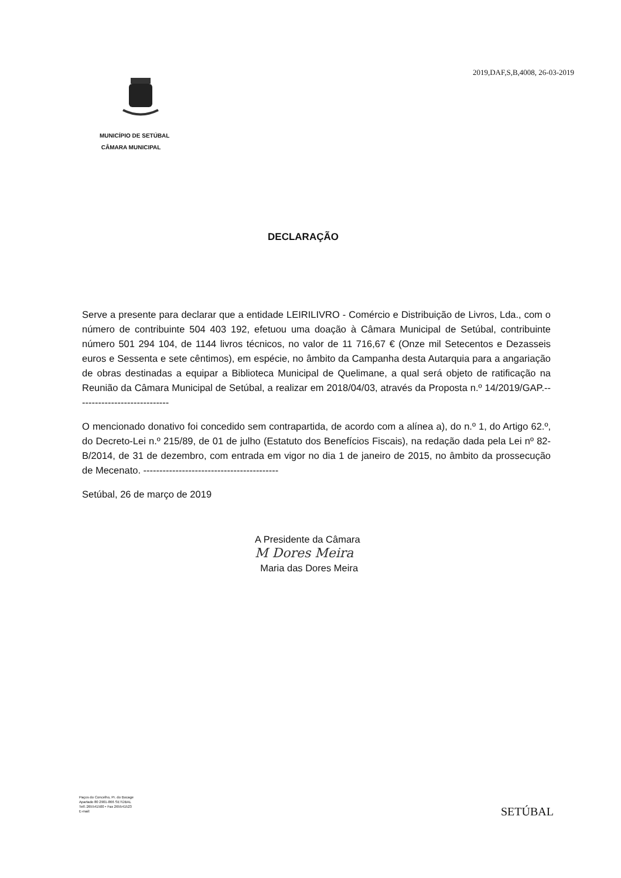2019,DAF,S,B,4008, 26-03-2019
MUNICÍPIO DE SETÚBAL
CÂMARA MUNICIPAL
DECLARAÇÃO
Serve a presente para declarar que a entidade LEIRILIVRO - Comércio e Distribuição de Livros, Lda., com o número de contribuinte 504 403 192, efetuou uma doação à Câmara Municipal de Setúbal, contribuinte número 501 294 104, de 1144 livros técnicos, no valor de 11 716,67 € (Onze mil Setecentos e Dezasseis euros e Sessenta e sete cêntimos), em espécie, no âmbito da Campanha desta Autarquia para a angariação de obras destinadas a equipar a Biblioteca Municipal de Quelimane, a qual será objeto de ratificação na Reunião da Câmara Municipal de Setúbal, a realizar em 2018/04/03, através da Proposta n.º 14/2019/GAP.-----------------------------
O mencionado donativo foi concedido sem contrapartida, de acordo com a alínea a), do n.º 1, do Artigo 62.º, do Decreto-Lei n.º 215/89, de 01 de julho (Estatuto dos Benefícios Fiscais), na redação dada pela Lei nº 82-B/2014, de 31 de dezembro, com entrada em vigor no dia 1 de janeiro de 2015, no âmbito da prossecução de Mecenato. ------------------------------------------
Setúbal, 26 de março de 2019
A Presidente da Câmara
M Dores Meira
Maria das Dores Meira
Paços do Concelho, Pr. do Bocage
Apartado 80 2901-866 SETÚBAL
Telf.:265541500 • Fax 265541523
E-mail:
SETÚBAL